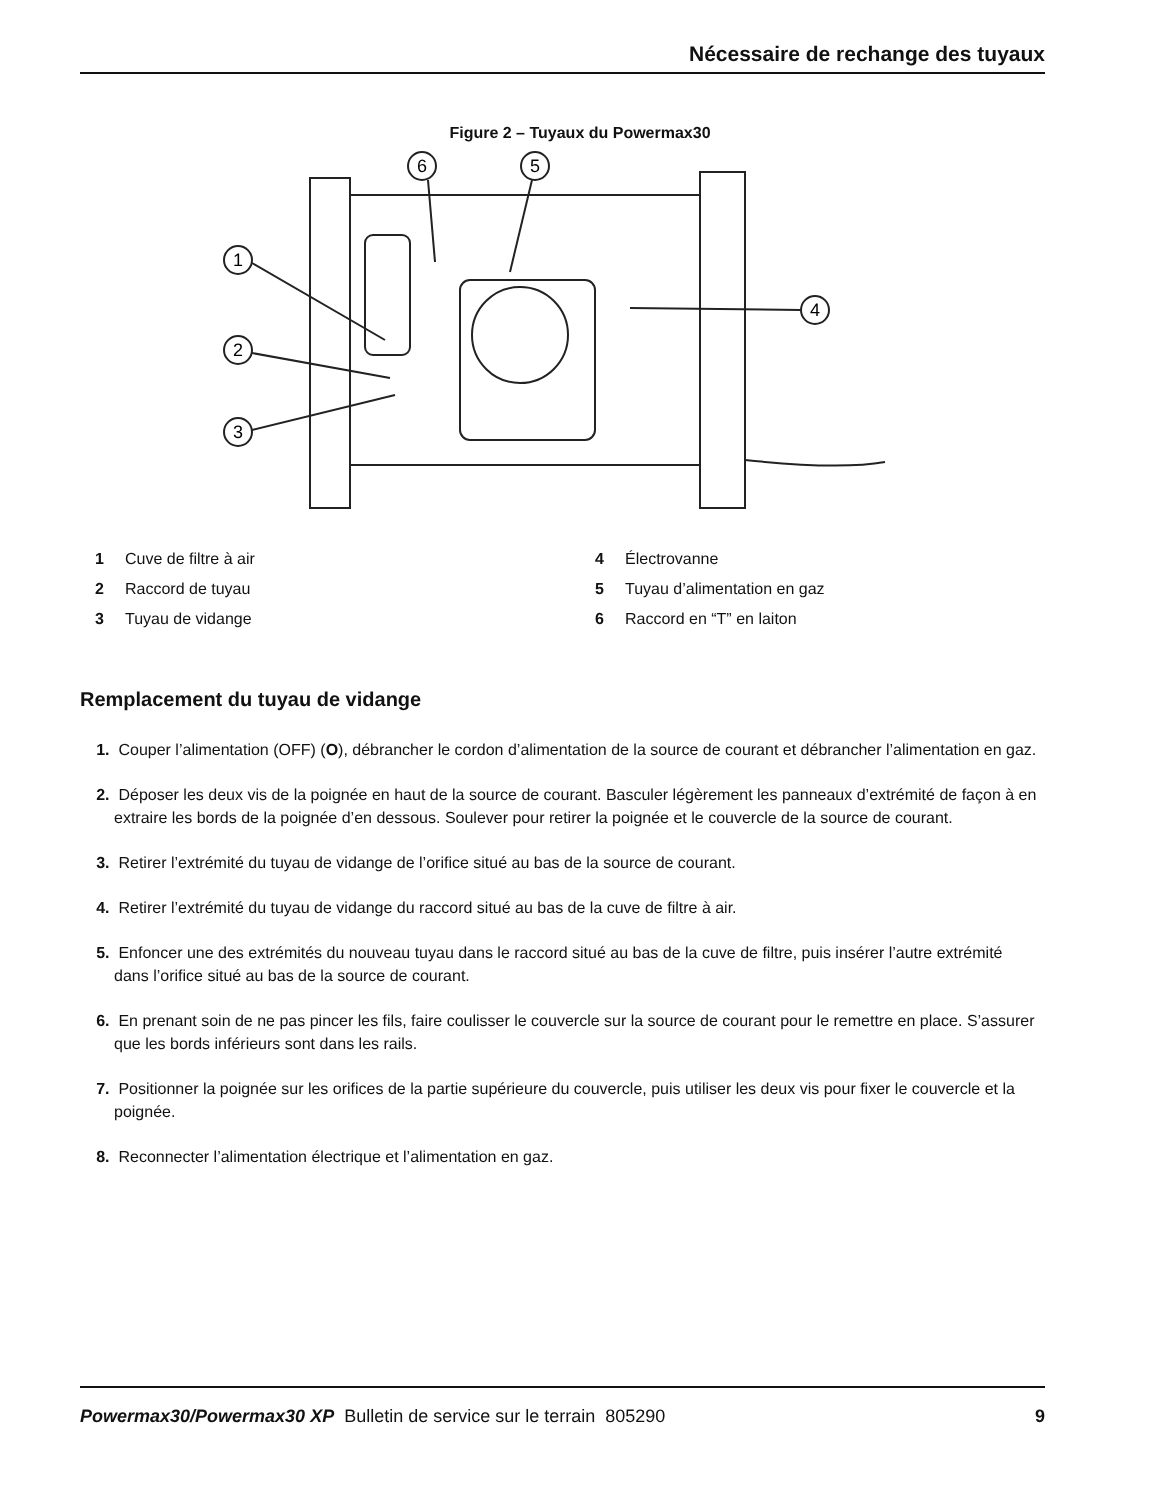Nécessaire de rechange des tuyaux
Figure 2 – Tuyaux du Powermax30
1
2
3
6
5
4
1 Cuve de filtre à air
4 Électrovanne
2 Raccord de tuyau
5 Tuyau d’alimentation en gaz
3 Tuyau de vidange
6 Raccord en “T” en laiton
Remplacement du tuyau de vidange
1. Couper l’alimentation (OFF) (O), débrancher le cordon d’alimentation de la source de courant et débrancher l’alimentation en gaz.
2. Déposer les deux vis de la poignée en haut de la source de courant. Basculer légèrement les panneaux d’extrémité de façon à en extraire les bords de la poignée d’en dessous. Soulever pour retirer la poignée et le couvercle de la source de courant.
3. Retirer l’extrémité du tuyau de vidange de l’orifice situé au bas de la source de courant.
4. Retirer l’extrémité du tuyau de vidange du raccord situé au bas de la cuve de filtre à air.
5. Enfoncer une des extrémités du nouveau tuyau dans le raccord situé au bas de la cuve de filtre, puis insérer l’autre extrémité dans l’orifice situé au bas de la source de courant.
6. En prenant soin de ne pas pincer les fils, faire coulisser le couvercle sur la source de courant pour le remettre en place. S’assurer que les bords inférieurs sont dans les rails.
7. Positionner la poignée sur les orifices de la partie supérieure du couvercle, puis utiliser les deux vis pour fixer le couvercle et la poignée.
8. Reconnecter l’alimentation électrique et l’alimentation en gaz.
Powermax30/Powermax30 XP Bulletin de service sur le terrain 805290 9